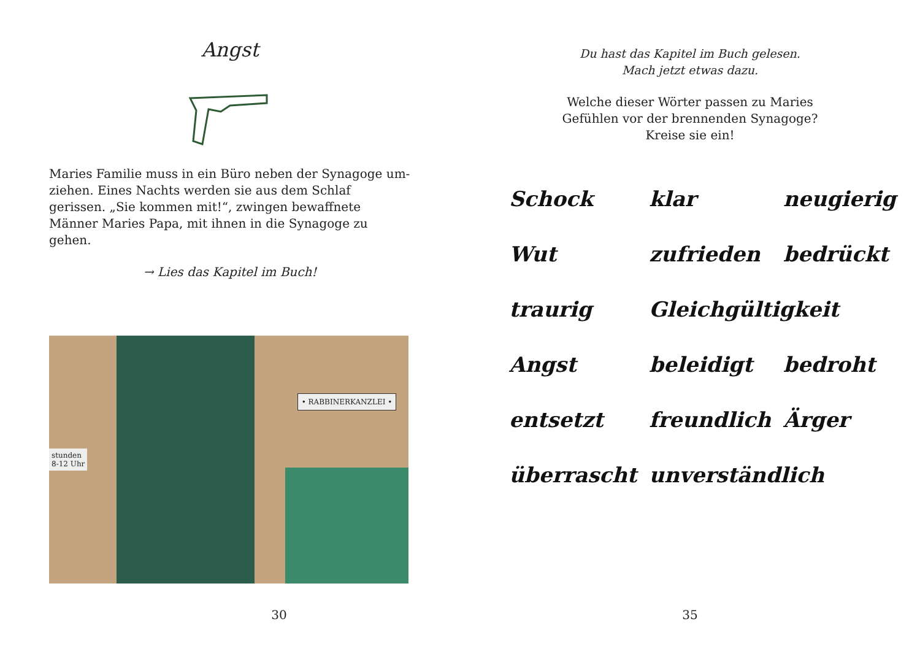Angst
Maries Familie muss in ein Büro neben der Synagoge um-ziehen. Eines Nachts werden sie aus dem Schlaf gerissen. „Sie kommen mit!“, zwingen bewaffnete Männer Maries Papa, mit ihnen in die Synagoge zu gehen.
→ Lies das Kapitel im Buch!
stunden
8-12 Uhr
• RABBINERKANZLEI •
30
Du hast das Kapitel im Buch gelesen.
Mach jetzt etwas dazu.
Welche dieser Wörter passen zu Maries
Gefühlen vor der brennenden Synagoge?
Kreise sie ein!
Schock klar neugierig Wut zufrieden bedrückt traurig Gleichgültigkeit Angst beleidigt bedroht entsetzt freundlich Ärger überrascht unverständlich
35